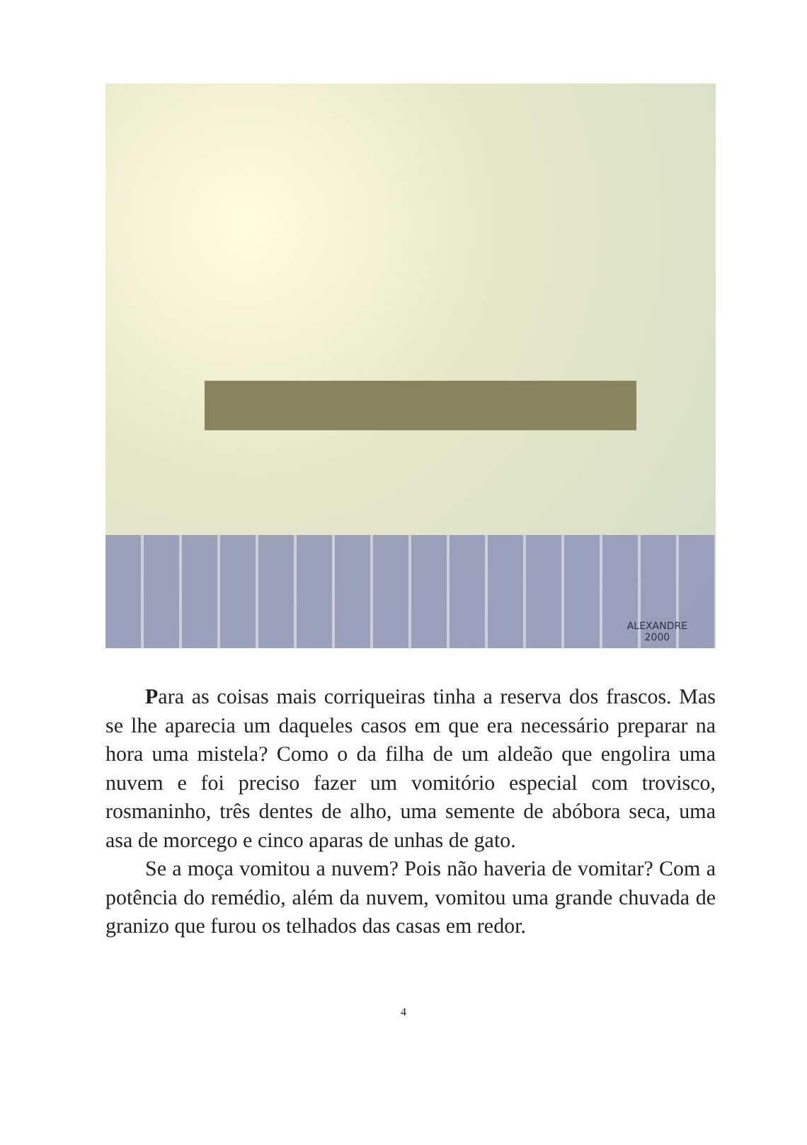ALEXANDRE
2000
Para as coisas mais corriqueiras tinha a reserva dos frascos. Mas se lhe aparecia um daqueles casos em que era necessário preparar na hora uma mistela? Como o da filha de um aldeão que engolira uma nuvem e foi preciso fazer um vomitório especial com trovisco, rosmaninho, três dentes de alho, uma semente de abóbora seca, uma asa de morcego e cinco aparas de unhas de gato.
Se a moça vomitou a nuvem? Pois não haveria de vomitar? Com a potência do remédio, além da nuvem, vomitou uma grande chuvada de granizo que furou os telhados das casas em redor.
4